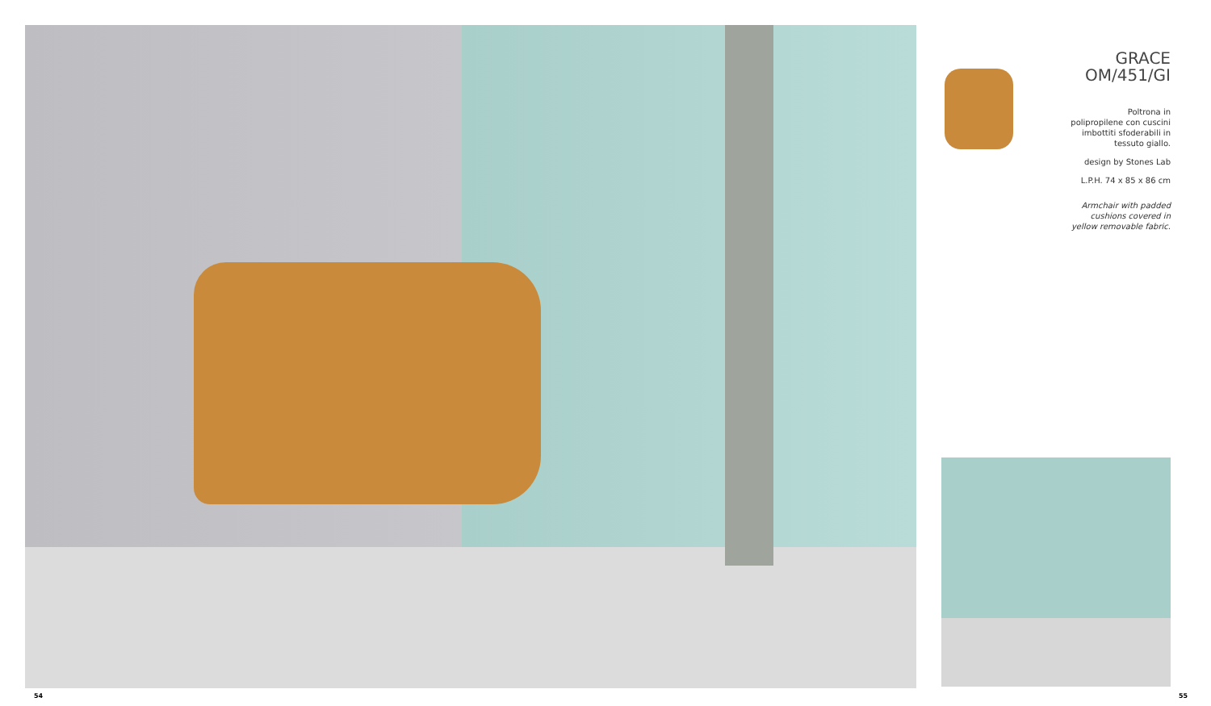GRACE
OM/451/GI
Poltrona in
polipropilene con cuscini
imbottiti sfoderabili in
tessuto giallo.
design by Stones Lab
L.P.H. 74 x 85 x 86 cm
Armchair with padded
cushions covered in
yellow removable fabric.
54 55